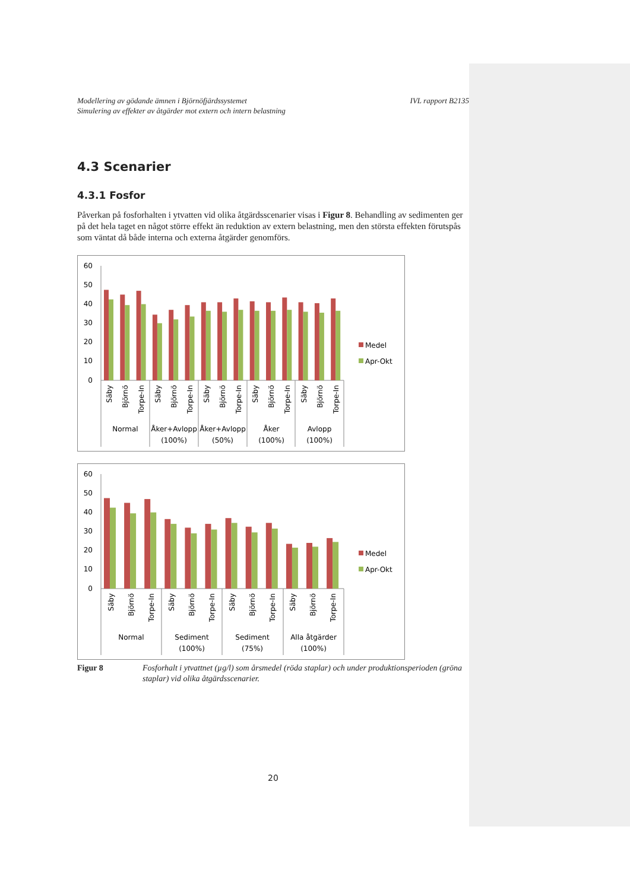Modellering av gödande ämnen i Björnöfjärdssystemet
Simulering av effekter av åtgärder mot extern och intern belastning
IVL rapport B2135
4.3 Scenarier
4.3.1 Fosfor
Påverkan på fosforhalten i ytvatten vid olika åtgärdsscenarier visas i Figur 8. Behandling av sedimenten ger på det hela taget en något större effekt än reduktion av extern belastning, men den största effekten förutspås som väntat då både interna och externa åtgärder genomförs.
60
50
40
30
20
10
0
Säby
Björnö
Torpe-In
Säby
Björnö
Torpe-In
Säby
Björnö
Torpe-In
Säby
Björnö
Torpe-In
Säby
Björnö
Torpe-In
Normal
Åker+Avlopp
(100%)
Åker+Avlopp
(50%)
Åker
(100%)
Avlopp
(100%)
Medel
Apr-Okt
60
50
40
30
20
10
0
Säby
Björnö
Torpe-In
Säby
Björnö
Torpe-In
Säby
Björnö
Torpe-In
Säby
Björnö
Torpe-In
Normal
Sediment
(100%)
Sediment
(75%)
Alla åtgärder
(100%)
Medel
Apr-Okt
Figur 8 Fosforhalt i ytvattnet (µg/l) som årsmedel (röda staplar) och under produktionsperioden (gröna staplar) vid olika åtgärdsscenarier.
20